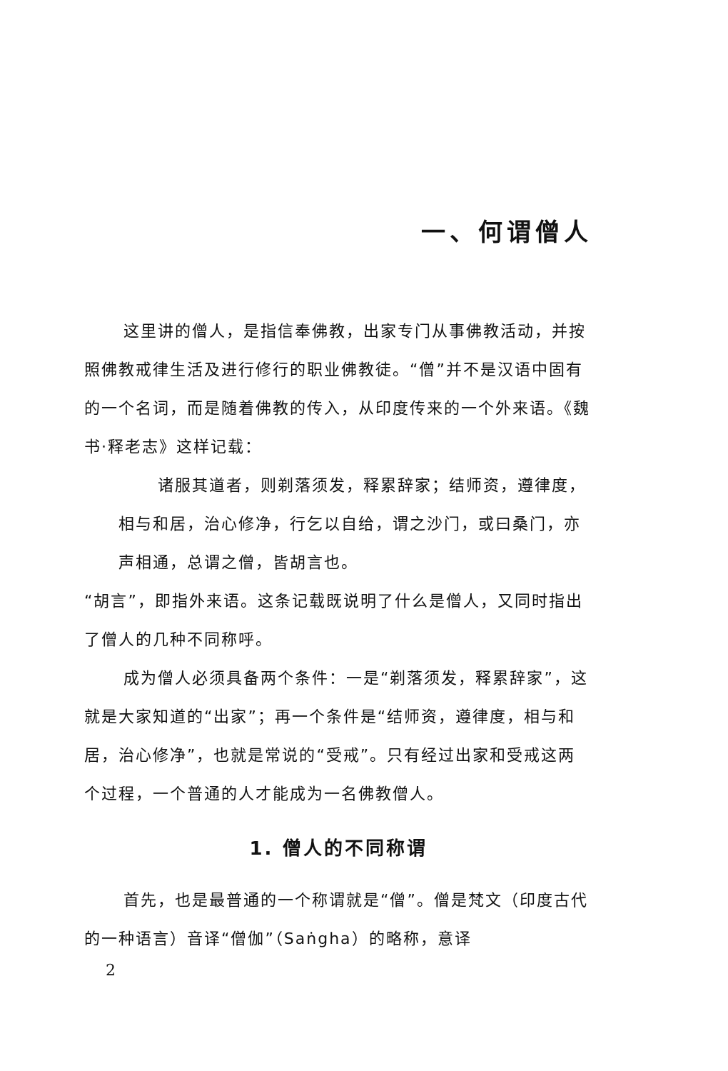一、何谓僧人
这里讲的僧人，是指信奉佛教，出家专门从事佛教活动，并按照佛教戒律生活及进行修行的职业佛教徒。“僧”并不是汉语中固有的一个名词，而是随着佛教的传入，从印度传来的一个外来语。《魏书·释老志》这样记载：
诸服其道者，则剃落须发，释累辞家；结师资，遵律度，相与和居，治心修净，行乞以自给，谓之沙门，或曰桑门，亦声相通，总谓之僧，皆胡言也。
“胡言”，即指外来语。这条记载既说明了什么是僧人，又同时指出了僧人的几种不同称呼。
成为僧人必须具备两个条件：一是“剃落须发，释累辞家”，这就是大家知道的“出家”；再一个条件是“结师资，遵律度，相与和居，治心修净”，也就是常说的“受戒”。只有经过出家和受戒这两个过程，一个普通的人才能成为一名佛教僧人。
1. 僧人的不同称谓
首先，也是最普通的一个称谓就是“僧”。僧是梵文（印度古代的一种语言）音译“僧伽”（Saṅgha）的略称，意译
2